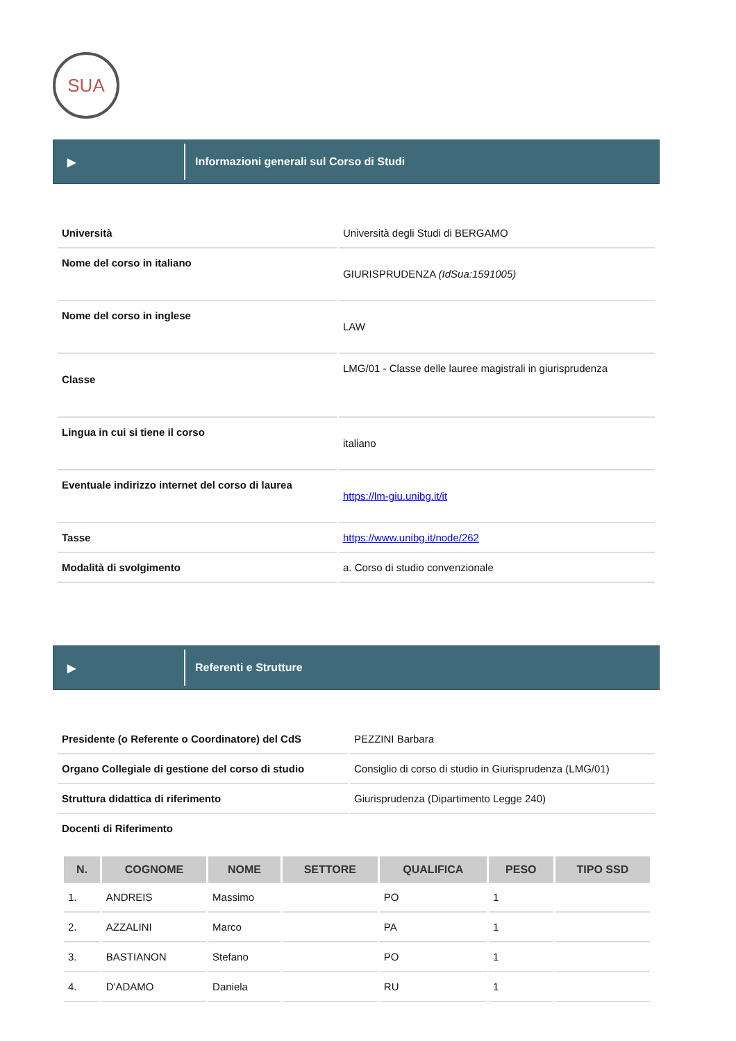SUA
▶
Informazioni generali sul Corso di Studi
| Università | Università degli Studi di BERGAMO |
| Nome del corso in italiano | GIURISPRUDENZA (IdSua:1591005) |
| Nome del corso in inglese | LAW |
| Classe | LMG/01 - Classe delle lauree magistrali in giurisprudenza |
| Lingua in cui si tiene il corso | italiano |
| Eventuale indirizzo internet del corso di laurea | https://lm-giu.unibg.it/it |
| Tasse | https://www.unibg.it/node/262 |
| Modalità di svolgimento | a. Corso di studio convenzionale |
▶
Referenti e Strutture
| Presidente (o Referente o Coordinatore) del CdS | PEZZINI Barbara |
| Organo Collegiale di gestione del corso di studio | Consiglio di corso di studio in Giurisprudenza (LMG/01) |
| Struttura didattica di riferimento | Giurisprudenza (Dipartimento Legge 240) |
| Docenti di Riferimento | |
| N. | COGNOME | NOME | SETTORE | QUALIFICA | PESO | TIPO SSD |
| --- | --- | --- | --- | --- | --- | --- |
| 1. | ANDREIS | Massimo | | PO | 1 | |
| 2. | AZZALINI | Marco | | PA | 1 | |
| 3. | BASTIANON | Stefano | | PO | 1 | |
| 4. | D'ADAMO | Daniela | | RU | 1 | |